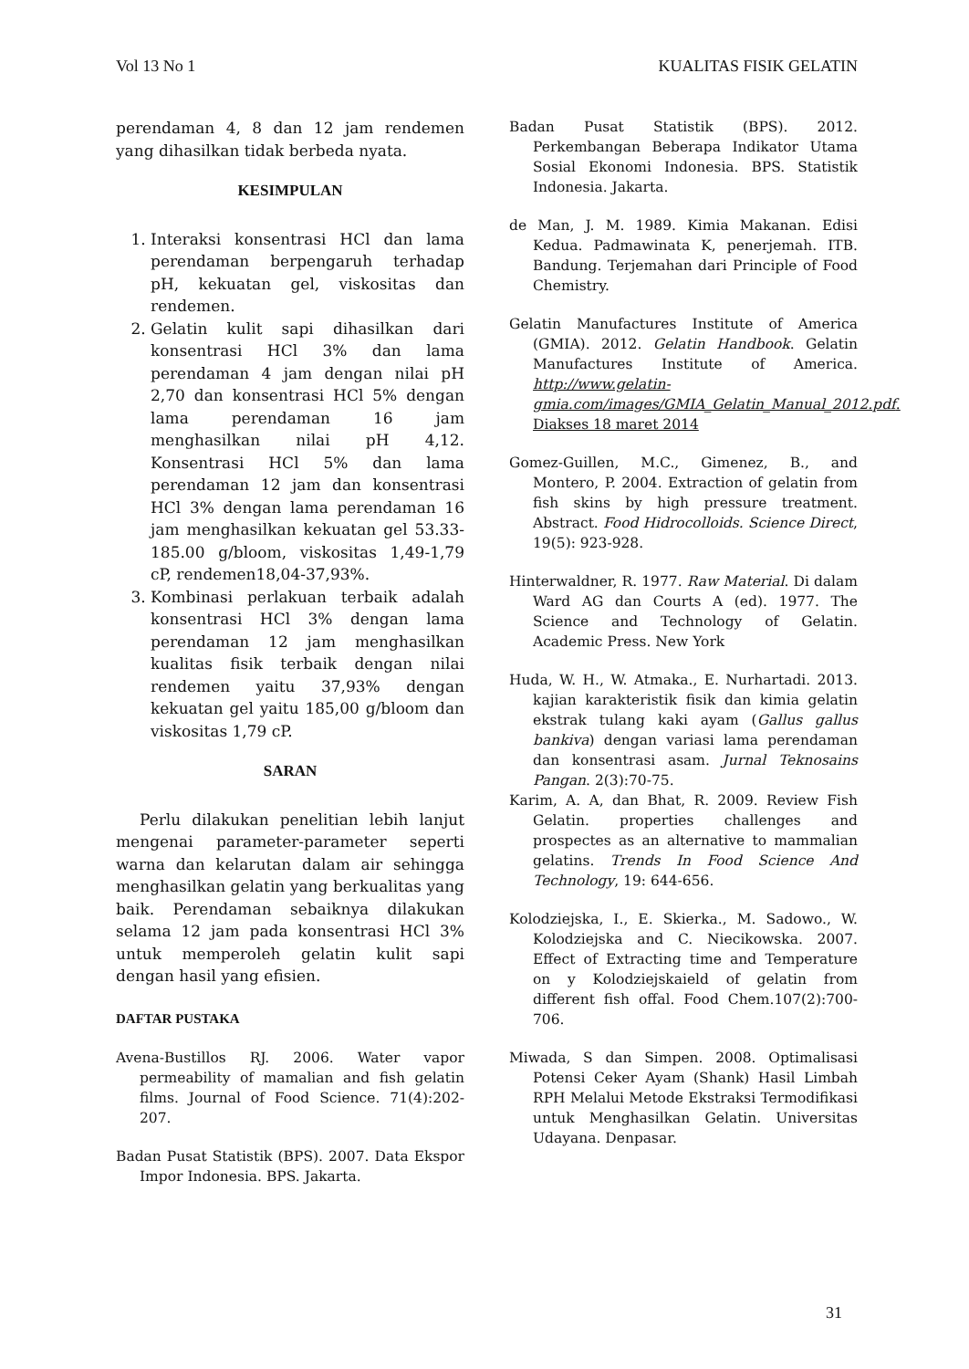Vol 13 No 1 KUALITAS FISIK GELATIN
perendaman 4, 8 dan 12 jam rendemen yang dihasilkan tidak berbeda nyata.
KESIMPULAN
1. Interaksi konsentrasi HCl dan lama perendaman berpengaruh terhadap pH, kekuatan gel, viskositas dan rendemen.
2. Gelatin kulit sapi dihasilkan dari konsentrasi HCl 3% dan lama perendaman 4 jam dengan nilai pH 2,70 dan konsentrasi HCl 5% dengan lama perendaman 16 jam menghasilkan nilai pH 4,12. Konsentrasi HCl 5% dan lama perendaman 12 jam dan konsentrasi HCl 3% dengan lama perendaman 16 jam menghasilkan kekuatan gel 53.33-185.00 g/bloom, viskositas 1,49-1,79 cP, rendemen18,04-37,93%.
3. Kombinasi perlakuan terbaik adalah konsentrasi HCl 3% dengan lama perendaman 12 jam menghasilkan kualitas fisik terbaik dengan nilai rendemen yaitu 37,93% dengan kekuatan gel yaitu 185,00 g/bloom dan viskositas 1,79 cP.
SARAN
Perlu dilakukan penelitian lebih lanjut mengenai parameter-parameter seperti warna dan kelarutan dalam air sehingga menghasilkan gelatin yang berkualitas yang baik. Perendaman sebaiknya dilakukan selama 12 jam pada konsentrasi HCl 3% untuk memperoleh gelatin kulit sapi dengan hasil yang efisien.
DAFTAR PUSTAKA
Avena-Bustillos RJ. 2006. Water vapor permeability of mamalian and fish gelatin films. Journal of Food Science. 71(4):202-207.
Badan Pusat Statistik (BPS). 2007. Data Ekspor Impor Indonesia. BPS. Jakarta.
Badan Pusat Statistik (BPS). 2012. Perkembangan Beberapa Indikator Utama Sosial Ekonomi Indonesia. BPS. Statistik Indonesia. Jakarta.
de Man, J. M. 1989. Kimia Makanan. Edisi Kedua. Padmawinata K, penerjemah. ITB. Bandung. Terjemahan dari Principle of Food Chemistry.
Gelatin Manufactures Institute of America (GMIA). 2012. Gelatin Handbook. Gelatin Manufactures Institute of America. http://www.gelatin-gmia.com/images/GMIA_Gelatin_Manual_2012.pdf. Diakses 18 maret 2014
Gomez-Guillen, M.C., Gimenez, B., and Montero, P. 2004. Extraction of gelatin from fish skins by high pressure treatment. Abstract. Food Hidrocolloids. Science Direct, 19(5): 923-928.
Hinterwaldner, R. 1977. Raw Material. Di dalam Ward AG dan Courts A (ed). 1977. The Science and Technology of Gelatin. Academic Press. New York
Huda, W. H., W. Atmaka., E. Nurhartadi. 2013. kajian karakteristik fisik dan kimia gelatin ekstrak tulang kaki ayam (Gallus gallus bankiva) dengan variasi lama perendaman dan konsentrasi asam. Jurnal Teknosains Pangan. 2(3):70-75.
Karim, A. A, dan Bhat, R. 2009. Review Fish Gelatin. properties challenges and prospectes as an alternative to mammalian gelatins. Trends In Food Science And Technology, 19: 644-656.
Kolodziejska, I., E. Skierka., M. Sadowo., W. Kolodziejska and C. Niecikowska. 2007. Effect of Extracting time and Temperature on y Kolodziejskaield of gelatin from different fish offal. Food Chem.107(2):700-706.
Miwada, S dan Simpen. 2008. Optimalisasi Potensi Ceker Ayam (Shank) Hasil Limbah RPH Melalui Metode Ekstraksi Termodifikasi untuk Menghasilkan Gelatin. Universitas Udayana. Denpasar.
31